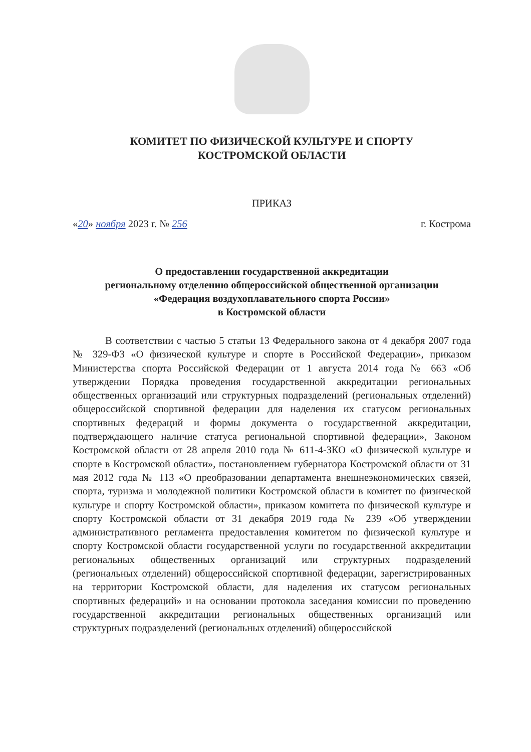КОМИТЕТ ПО ФИЗИЧЕСКОЙ КУЛЬТУРЕ И СПОРТУ
КОСТРОМСКОЙ ОБЛАСТИ
ПРИКАЗ
«20» ноября 2023 г. № 256 г. Кострома
О предоставлении государственной аккредитации
региональному отделению общероссийской общественной организации
«Федерация воздухоплавательного спорта России»
в Костромской области
В соответствии с частью 5 статьи 13 Федерального закона от 4 декабря 2007 года № 329-ФЗ «О физической культуре и спорте в Российской Федерации», приказом Министерства спорта Российской Федерации от 1 августа 2014 года № 663 «Об утверждении Порядка проведения государственной аккредитации региональных общественных организаций или структурных подразделений (региональных отделений) общероссийской спортивной федерации для наделения их статусом региональных спортивных федераций и формы документа о государственной аккредитации, подтверждающего наличие статуса региональной спортивной федерации», Законом Костромской области от 28 апреля 2010 года № 611-4-ЗКО «О физической культуре и спорте в Костромской области», постановлением губернатора Костромской области от 31 мая 2012 года № 113 «О преобразовании департамента внешнеэкономических связей, спорта, туризма и молодежной политики Костромской области в комитет по физической культуре и спорту Костромской области», приказом комитета по физической культуре и спорту Костромской области от 31 декабря 2019 года № 239 «Об утверждении административного регламента предоставления комитетом по физической культуре и спорту Костромской области государственной услуги по государственной аккредитации региональных общественных организаций или структурных подразделений (региональных отделений) общероссийской спортивной федерации, зарегистрированных на территории Костромской области, для наделения их статусом региональных спортивных федераций» и на основании протокола заседания комиссии по проведению государственной аккредитации региональных общественных организаций или структурных подразделений (региональных отделений) общероссийской